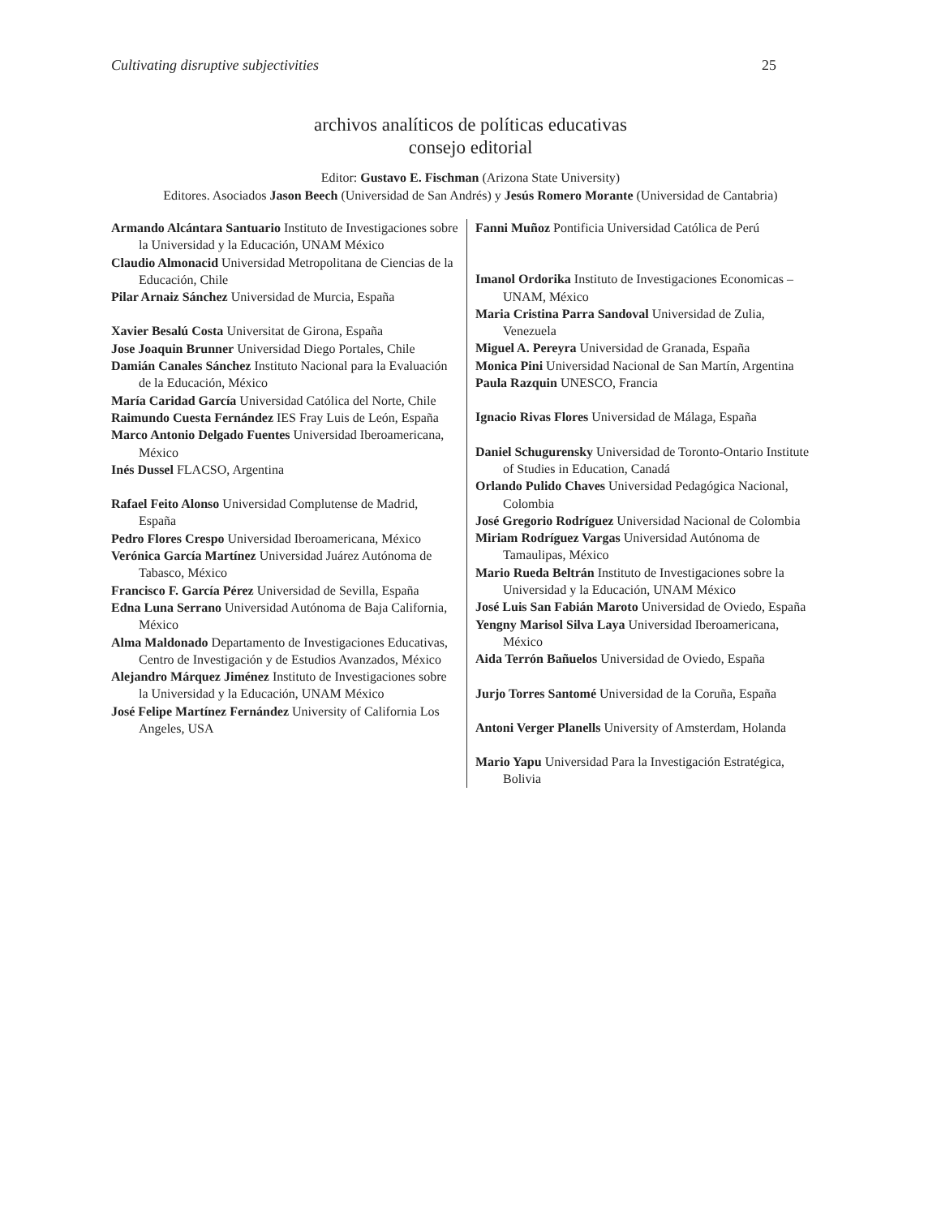Cultivating disruptive subjectivities 25
archivos analíticos de políticas educativas
consejo editorial
Editor: Gustavo E. Fischman (Arizona State University)
Editores. Asociados Jason Beech (Universidad de San Andrés) y Jesús Romero Morante (Universidad de Cantabria)
| Armando Alcántara Santuario Instituto de Investigaciones sobre la Universidad y la Educación, UNAM México Claudio Almonacid Universidad Metropolitana de Ciencias de la Educación, Chile Pilar Arnaiz Sánchez Universidad de Murcia, España Xavier Besalú Costa Universitat de Girona, España Jose Joaquin Brunner Universidad Diego Portales, Chile Damián Canales Sánchez Instituto Nacional para la Evaluación de la Educación, México María Caridad García Universidad Católica del Norte, Chile Raimundo Cuesta Fernández IES Fray Luis de León, España Marco Antonio Delgado Fuentes Universidad Iberoamericana, México Inés Dussel FLACSO, Argentina Rafael Feito Alonso Universidad Complutense de Madrid, España Pedro Flores Crespo Universidad Iberoamericana, México Verónica García Martínez Universidad Juárez Autónoma de Tabasco, México Francisco F. García Pérez Universidad de Sevilla, España Edna Luna Serrano Universidad Autónoma de Baja California, México Alma Maldonado Departamento de Investigaciones Educativas, Centro de Investigación y de Estudios Avanzados, México Alejandro Márquez Jiménez Instituto de Investigaciones sobre la Universidad y la Educación, UNAM México José Felipe Martínez Fernández University of California Los Angeles, USA | Fanni Muñoz Pontificia Universidad Católica de Perú Imanol Ordorika Instituto de Investigaciones Economicas – UNAM, México Maria Cristina Parra Sandoval Universidad de Zulia, Venezuela Miguel A. Pereyra Universidad de Granada, España Monica Pini Universidad Nacional de San Martín, Argentina Paula Razquin UNESCO, Francia Ignacio Rivas Flores Universidad de Málaga, España Daniel Schugurensky Universidad de Toronto-Ontario Institute of Studies in Education, Canadá Orlando Pulido Chaves Universidad Pedagógica Nacional, Colombia José Gregorio Rodríguez Universidad Nacional de Colombia Miriam Rodríguez Vargas Universidad Autónoma de Tamaulipas, México Mario Rueda Beltrán Instituto de Investigaciones sobre la Universidad y la Educación, UNAM México José Luis San Fabián Maroto Universidad de Oviedo, España Yengny Marisol Silva Laya Universidad Iberoamericana, México Aida Terrón Bañuelos Universidad de Oviedo, España Jurjo Torres Santomé Universidad de la Coruña, España Antoni Verger Planells University of Amsterdam, Holanda Mario Yapu Universidad Para la Investigación Estratégica, Bolivia |